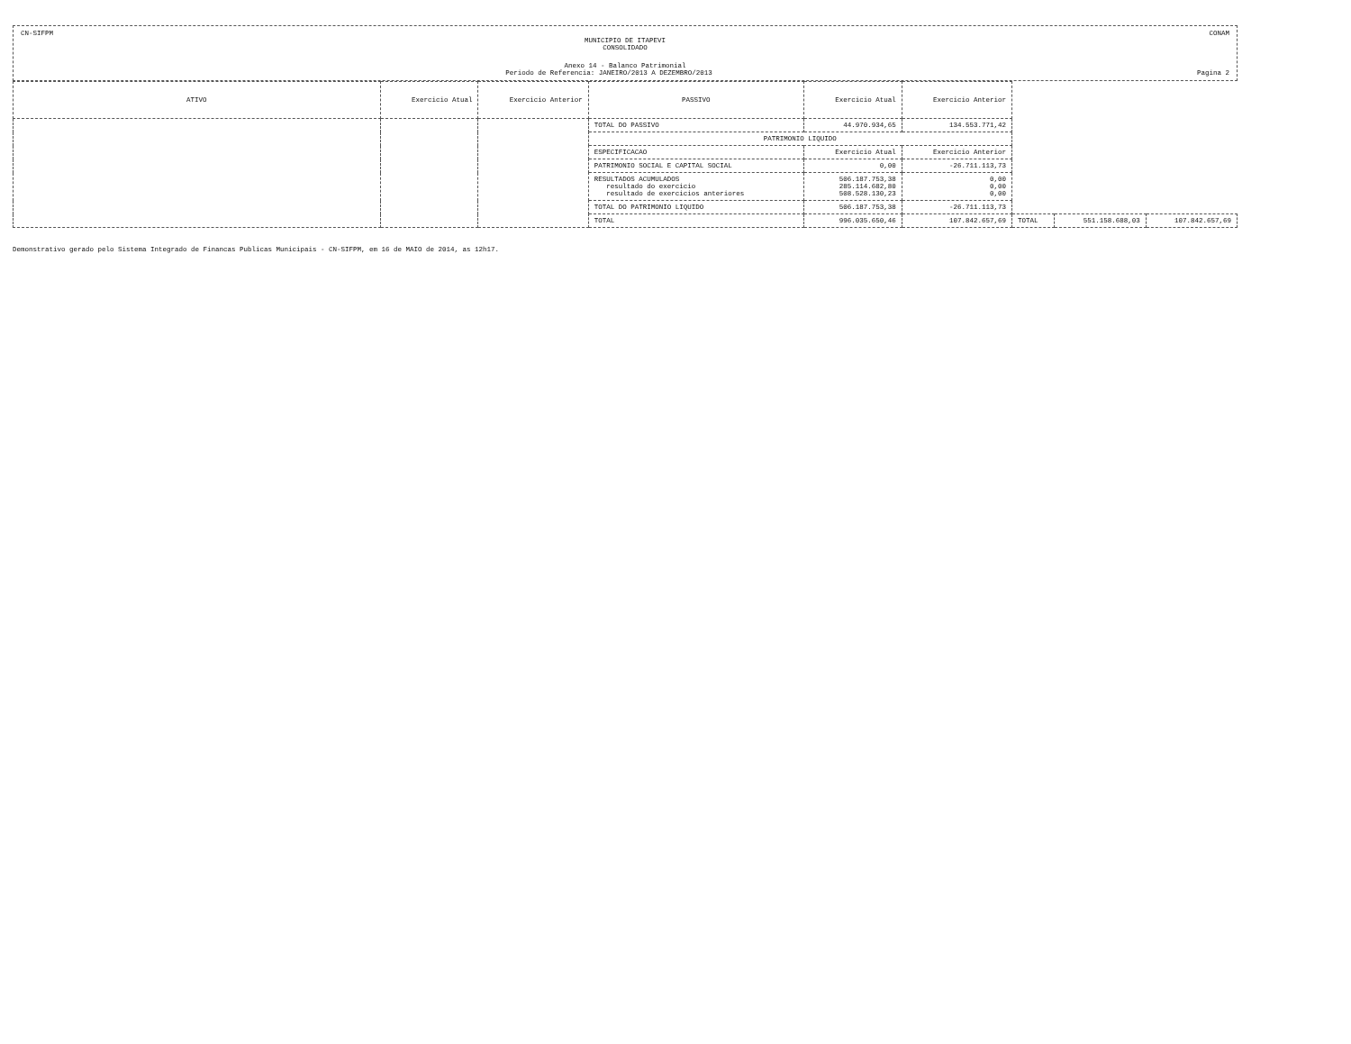CN-SIFPM CONAM
MUNICIPIO DE ITAPEVI
CONSOLIDADO
Anexo 14 - Balanco Patrimonial
Periodo de Referencia: JANEIRO/2013 A DEZEMBRO/2013 Pagina 2
| ATIVO | Exercicio Atual | Exercicio Anterior | PASSIVO | Exercicio Atual | Exercicio Anterior | | | |
| --- | --- | --- | --- | --- | --- | --- | --- | --- |
| | | | TOTAL DO PASSIVO | 44.970.934,65 | 134.553.771,42 | | | |
| | | | PATRIMONIO LIQUIDO | | | | | |
| | | | ESPECIFICACAO | Exercicio Atual | Exercicio Anterior | | | |
| | | | PATRIMONIO SOCIAL E CAPITAL SOCIAL | 0,00 | -26.711.113,73 | | | |
| | | | RESULTADOS ACUMULADOS resultado do exercicio resultado de exercicios anteriores | 506.187.753,38 285.114.682,80 508.528.130,23 | 0,00 0,00 0,00 | | | |
| | | | TOTAL DO PATRIMONIO LIQUIDO | 506.187.753,38 | -26.711.113,73 | | | |
| | | | TOTAL | 996.035.650,46 | 107.842.657,69 | TOTAL | 551.158.688,03 | 107.842.657,69 |
Demonstrativo gerado pelo Sistema Integrado de Financas Publicas Municipais - CN-SIFPM, em 16 de MAIO de 2014, as 12h17.